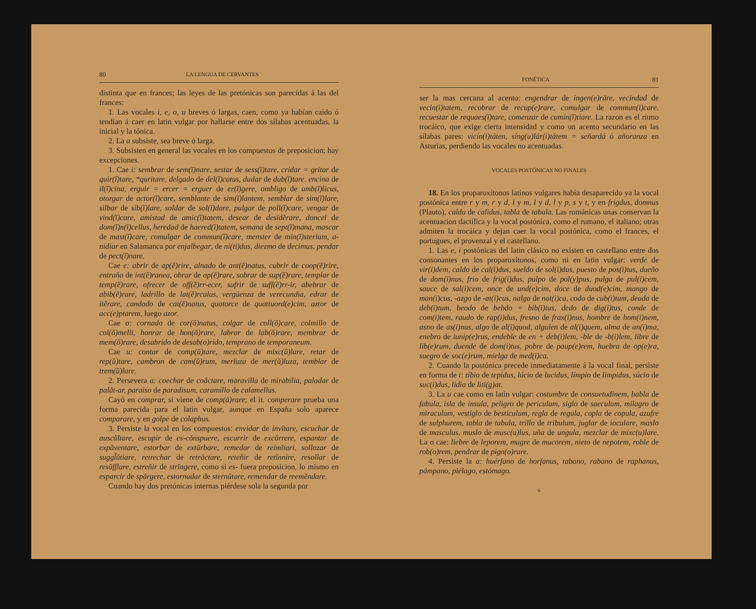80 LA LENGUA DE CERVANTES
distinta que en frances; las leyes de las pretónicas son parecidas á las del frances:
1. Las vocales i, e, o, u breves ó largas, caen, como ya habían caído ó tendían á caer en latin vulgar por hallarse entre dos sílabas acentuadas, la inicial y la tónica.
2. La a subsiste, sea breve ó larga.
3. Subsisten en general las vocales en los compuestos de preposicion; hay excepciones.
1. Cae i: sembrar de sem(ĭ)nare, sestar de sess(ĭ)tare, cridar = gritar de quir(ĭ)tare, *quritare, delgado de del(ĭ)catus, dudar de dub(ĭ)tare. encina de il(ĭ)cina, erguir = ercer = erguer de er(ĭ)gere, ombligo de umb(ĭ)licus, otorgar de actor(ĭ)care, semblante de sim(ĭ)lantem, semblar de sim(ĭ)lare, silbar de sib(ĭ)lare, soldar de sol(ĭ)dare, pulgar de poll(ĭ)care, vengar de vind(ĭ)care, amistad de amic(ĭ)tatem, desear de desīdĕrare, doncel de dom(ĭ)n(ĭ)cellus, heredad de haered(ĭ)tatem, semana de sept(ĭ)mana, mascar de mast(ĭ)care, comulgar de commun(ĭ)care, menster de min(ĭ)sterium, a-nidiar en Salamanca por enjalbegar, de ni(ti)dus, diezmo de decimus, pendar de pect(ĭ)nare.
Cae e: abrir de ap(ĕ)rire, alnado de ant(ĕ)natus, cubrir de coop(ĕ)rire, entraña de int(ĕ)ranea, obrar de op(ĕ)rare, sobrar de sup(ĕ)rare, templar de temp(ĕ)rare, ofrecer de off(ĕ)rr-ecer, sufrir de suff(ĕ)rr-ir, abebrar de abib(ĕ)rare, ladrillo de lat(ĕ)rculus, vergüenza de verecundia, edrar de itĕrare, candado de cat(ĕ)natus, quatorce de quattuord(e)cim, aztor de acc(e)ptarem, luego azor.
Cae o: cornado de cor(ŏ)natus, colgar de coll(ŏ)care, colmillo de col(ŏ)melli, honrar de hon(ŏ)rare, labrar de lab(ŏ)rare, membrar de mem(ŏ)rare, desabrido de desab(o)rido, temprano de temporaneum.
Cae u: contar de comp(ŭ)tare, mezclar de mixc(ŭ)lare, retar de rep(ŭ)tare, cambron de cam(ŭ)rum, merluza de mer(ŭ)luza, temblar de trem(ŭ)lare.
2. Persevera a: coechar de coăctare, maravilla de mirabilia, paladar de palăt-ar, paraiso de paradisum, caramillo de calamellus.
Cayó en comprar, si viene de comp(ă)rare; el it. comperare prueba una forma parecida para el latin vulgar, aunque en España solo aparece comparare, y en golpe de colaphus.
3. Persiste la vocal en los compuestos: envidar de invītare, escuchar de auscŭltare, escupir de es-cŏnspuere, escurrir de excŭrrere, espantar de expăventare, estorbar de extŭrbare, remedar de reimĭtari, sollozar de suggl̆ŭtiare, retrechar de retrăctare, reteñir de retĭnnire, resollar de resŭfflare, estreñir de strĭngere, como si es- fuera preposicion, lo mismo en esparcir de spărgere, estornudar de sternŭtare, remendar de reemĕndare.
Cuando hay dos pretónicas internas piérdese sola la segunda por
FONÉTICA 81
ser la mas cercana al acento: engendrar de ingen(e)rāre, vecindad de vecin(i)tatem, recobrar de recup(e)rare, comulgar de commun(i)care. recuestar de requaes(ĭ)tare, comenzar de cumin(ĭ)tiare. La razon es el ritmo trocáico, que exige cierta intensidad y como un acento secundario en las sílabas pares: vicín(i)táten, síng(u)lár(i)tátem = señardá ó añoranza en Asturias, perdiendo las vocales no acentuadas.
VOCALES POSTÓNICAS NO FINALES
18. En los proparoxítonos latinos vulgares había desaparecido ya la vocal postónica entre r y m, r y d, l y m, l y d, l y p, s y t, y en frigdus, domnus (Plauto), caldu de calidus, tabla de tabula. Las románicas unas conservan la acentuacion dactílica y la vocal postónica, como el rumano, el italiano; otras admiten la trocáica y dejan caer la vocal postónica, como el frances, el portugues, el provenzal y el castellano.
1. Las e, i postónicas del latin clásico no existen en castellano entre dos consonantes en los proparoxítonos, como ni en latin vulgar: verde de vir(i)dem, caldo de cal(i)dus, sueldo de sol(i)dus, puesto de pos(i)tus, dueño de dom(i)nus, frio de frig(i)dus, pulpo de pol(y)pus, pulga de pul(i)cem, sauce de sal(i)cem, once de und(e)cim, doce de duod(e)cim, mango de man(i)cus, -azgo de -at(i)cus, nalga de nat(i)ca, codo de cub(i)tum, deuda de deb(i)tum, beodo de bebdo = bib(i)tus, dedo de dig(i)tus, conde de com(i)tem, raudo de rap(i)dus, fresno de frax(i)nus, hombre de hom(i)nem, asno de as(i)nus, algo de al(i)quod, alguien de al(i)quem, alma de an(i)ma, enebro de iunip(e)rus, endeble de en + deb(i)lem, -ble de -b(i)lem, libre de lib(e)rum, duende de dom(i)tus, pobre de paup(e)rem, huebra de op(e)ra, suegro de soc(e)rum, mielga de med(i)ca.
2. Cuando la postónica precede inmediatamente á la vocal final, persiste en forma de i: tíbio de tepidus, lúcio de lucidus, límpio de limpidus, súcio de suc(i)dus, lidia de liti(g)at.
3. La u cae como en latin vulgar: costumbre de consuetudinem, habla de fabula, isla de insula, peligro de periculum, siglo de saeculum, milagro de miraculum, vestiglo de besticulum, regla de regula, copla de copula, azufre de sulphurem, tabla de tabula, trillo de tribulum, juglar de ioculare, maslo de masculus, muslo de musc(u)lus, uña de ungula, mezclar de mixc(u)lare. La o cae: liebre de leporem, mugre de mucorem, nieto de nepotem, roble de rob(o)rem, pendrar de pign(o)rare.
4. Persiste la a: huérfano de horfanus, tabano, rabano de raphanus, pámpano, piélago, estómago.
6